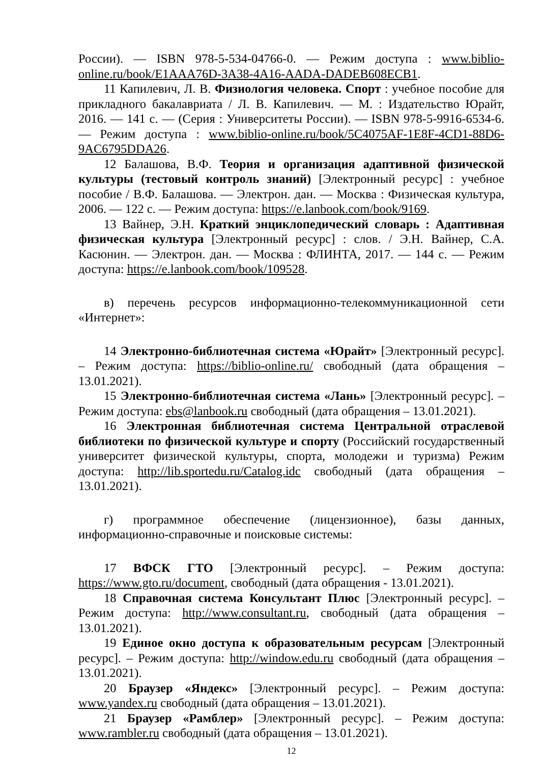России). — ISBN 978-5-534-04766-0. — Режим доступа : www.biblio-online.ru/book/E1AAA76D-3A38-4A16-AADA-DADEB608ECB1.
11 Капилевич, Л. В. Физиология человека. Спорт : учебное пособие для прикладного бакалавриата / Л. В. Капилевич. — М. : Издательство Юрайт, 2016. — 141 с. — (Серия : Университеты России). — ISBN 978-5-9916-6534-6. — Режим доступа : www.biblio-online.ru/book/5C4075AF-1E8F-4CD1-88D6-9AC6795DDA26.
12 Балашова, В.Ф. Теория и организация адаптивной физической культуры (тестовый контроль знаний) [Электронный ресурс] : учебное пособие / В.Ф. Балашова. — Электрон. дан. — Москва : Физическая культура, 2006. — 122 с. — Режим доступа: https://e.lanbook.com/book/9169.
13 Вайнер, Э.Н. Краткий энциклопедический словарь : Адаптивная физическая культура [Электронный ресурс] : слов. / Э.Н. Вайнер, С.А. Касюнин. — Электрон. дан. — Москва : ФЛИНТА, 2017. — 144 с. — Режим доступа: https://e.lanbook.com/book/109528.
в) перечень ресурсов информационно-телекоммуникационной сети «Интернет»:
14 Электронно-библиотечная система «Юрайт» [Электронный ресурс]. – Режим доступа: https://biblio-online.ru/ свободный (дата обращения – 13.01.2021).
15 Электронно-библиотечная система «Лань» [Электронный ресурс]. – Режим доступа: ebs@lanbook.ru свободный (дата обращения – 13.01.2021).
16 Электронная библиотечная система Центральной отраслевой библиотеки по физической культуре и спорту (Российский государственный университет физической культуры, спорта, молодежи и туризма) Режим доступа: http://lib.sportedu.ru/Catalog.idc свободный (дата обращения – 13.01.2021).
г) программное обеспечение (лицензионное), базы данных, информационно-справочные и поисковые системы:
17 ВФСК ГТО [Электронный ресурс]. – Режим доступа: https://www.gto.ru/document, свободный (дата обращения - 13.01.2021).
18 Справочная система Консультант Плюс [Электронный ресурс]. – Режим доступа: http://www.consultant.ru, свободный (дата обращения – 13.01.2021).
19 Единое окно доступа к образовательным ресурсам [Электронный ресурс]. – Режим доступа: http://window.edu.ru свободный (дата обращения – 13.01.2021).
20 Браузер «Яндекс» [Электронный ресурс]. – Режим доступа: www.yandex.ru свободный (дата обращения – 13.01.2021).
21 Браузер «Рамблер» [Электронный ресурс]. – Режим доступа: www.rambler.ru свободный (дата обращения – 13.01.2021).
12